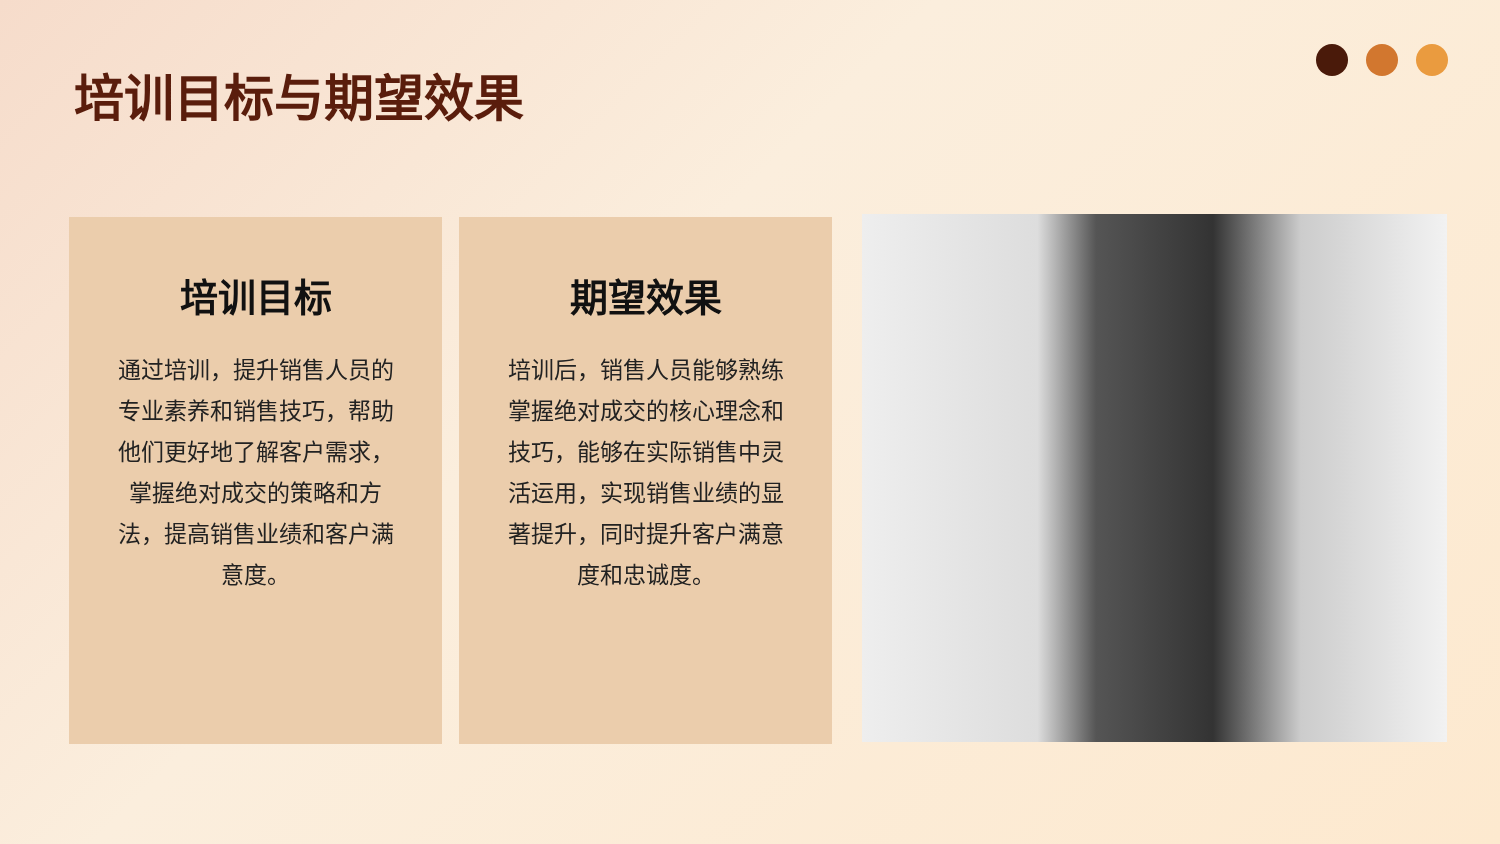培训目标与期望效果
培训目标
通过培训，提升销售人员的专业素养和销售技巧，帮助他们更好地了解客户需求，掌握绝对成交的策略和方法，提高销售业绩和客户满意度。
期望效果
培训后，销售人员能够熟练掌握绝对成交的核心理念和技巧，能够在实际销售中灵活运用，实现销售业绩的显著提升，同时提升客户满意度和忠诚度。